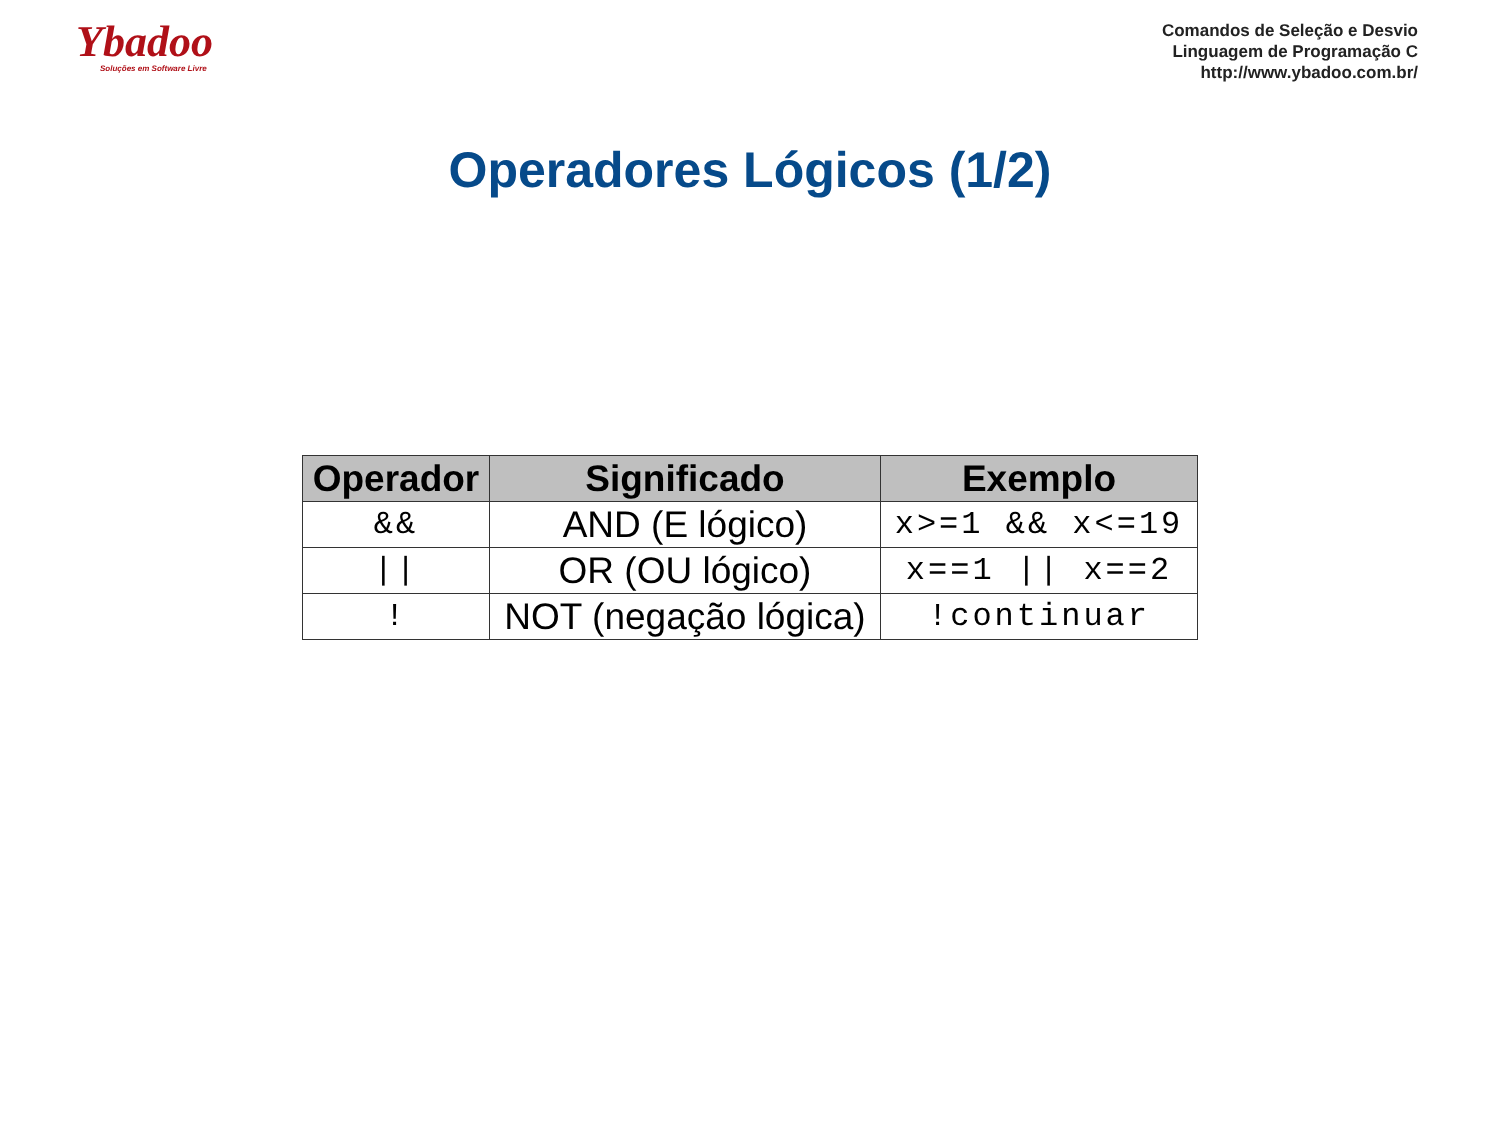Ybadoo
Soluções em Software Livre
Comandos de Seleção e Desvio
Linguagem de Programação C
http://www.ybadoo.com.br/
Operadores Lógicos (1/2)
| Operador | Significado | Exemplo |
| --- | --- | --- |
| && | AND (E lógico) | x>=1 && x<=19 |
| // | OR (OU lógico) | x==1 // x==2 |
| ! | NOT (negação lógica) | !continuar |